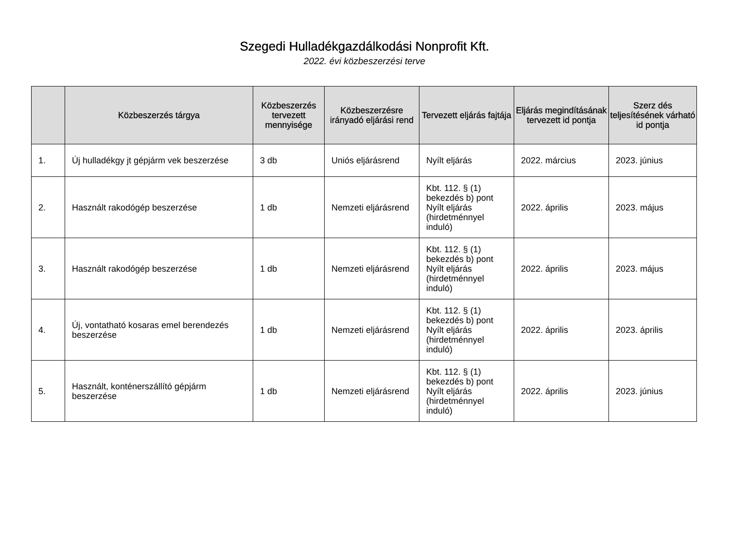Szegedi Hulladékgazdálkodási Nonprofit Kft.
2022. évi közbeszerzési terve
| | Közbeszerzés tárgya | Közbeszerzés tervezett mennyisége | Közbeszerzésre irányadó eljárási rend | Tervezett eljárás fajtája | Eljárás megindításának tervezett id pontja | Szerz dés teljesítésének várható id pontja |
| --- | --- | --- | --- | --- | --- | --- |
| 1. | Új hulladékgy jt gépjárm vek beszerzése | 3 db | Uniós eljárásrend | Nyílt eljárás | 2022. március | 2023. június |
| 2. | Használt rakodógép beszerzése | 1 db | Nemzeti eljárásrend | Kbt. 112. § (1) bekezdés b) pont Nyílt eljárás (hirdetménnyel induló) | 2022. április | 2023. május |
| 3. | Használt rakodógép beszerzése | 1 db | Nemzeti eljárásrend | Kbt. 112. § (1) bekezdés b) pont Nyílt eljárás (hirdetménnyel induló) | 2022. április | 2023. május |
| 4. | Új, vontatható kosaras emel berendezés beszerzése | 1 db | Nemzeti eljárásrend | Kbt. 112. § (1) bekezdés b) pont Nyílt eljárás (hirdetménnyel induló) | 2022. április | 2023. április |
| 5. | Használt, konténerszállító gépjárm beszerzése | 1 db | Nemzeti eljárásrend | Kbt. 112. § (1) bekezdés b) pont Nyílt eljárás (hirdetménnyel induló) | 2022. április | 2023. június |